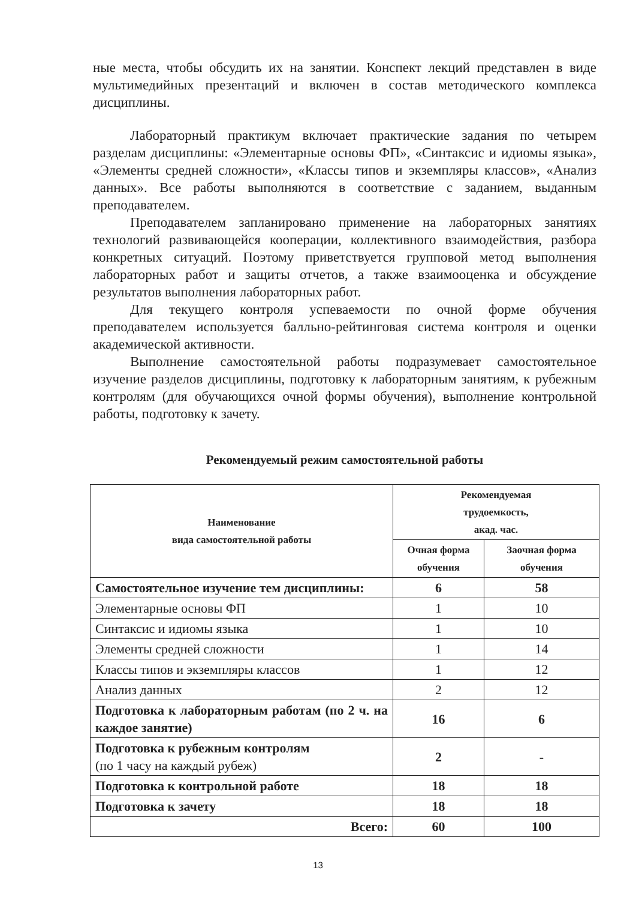ные места, чтобы обсудить их на занятии. Конспект лекций представлен в виде мультимедийных презентаций и включен в состав методического комплекса дисциплины.
Лабораторный практикум включает практические задания по четырем разделам дисциплины: «Элементарные основы ФП», «Синтаксис и идиомы языка», «Элементы средней сложности», «Классы типов и экземпляры классов», «Анализ данных». Все работы выполняются в соответствие с заданием, выданным преподавателем.
Преподавателем запланировано применение на лабораторных занятиях технологий развивающейся кооперации, коллективного взаимодействия, разбора конкретных ситуаций. Поэтому приветствуется групповой метод выполнения лабораторных работ и защиты отчетов, а также взаимооценка и обсуждение результатов выполнения лабораторных работ.
Для текущего контроля успеваемости по очной форме обучения преподавателем используется балльно-рейтинговая система контроля и оценки академической активности.
Выполнение самостоятельной работы подразумевает самостоятельное изучение разделов дисциплины, подготовку к лабораторным занятиям, к рубежным контролям (для обучающихся очной формы обучения), выполнение контрольной работы, подготовку к зачету.
Рекомендуемый режим самостоятельной работы
| Наименование вида самостоятельной работы | Рекомендуемая трудоемкость, акад. час. | |
| --- | --- | --- |
| | Очная форма обучения | Заочная форма обучения |
| Самостоятельное изучение тем дисциплины: | 6 | 58 |
| Элементарные основы ФП | 1 | 10 |
| Синтаксис и идиомы языка | 1 | 10 |
| Элементы средней сложности | 1 | 14 |
| Классы типов и экземпляры классов | 1 | 12 |
| Анализ данных | 2 | 12 |
| Подготовка к лабораторным работам (по 2 ч. на каждое занятие) | 16 | 6 |
| Подготовка к рубежным контролям (по 1 часу на каждый рубеж) | 2 | - |
| Подготовка к контрольной работе | 18 | 18 |
| Подготовка к зачету | 18 | 18 |
| Всего: | 60 | 100 |
13